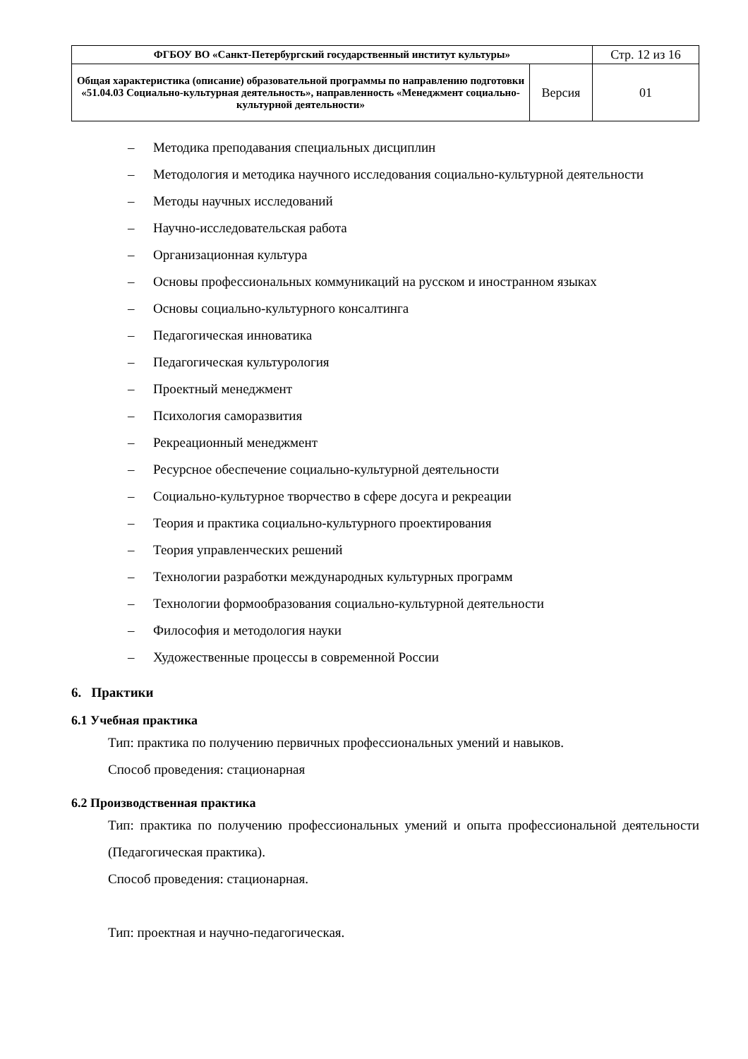| ФГБОУ ВО «Санкт-Петербургский государственный институт культуры» | | Стр. 12 из 16 |
| Общая характеристика (описание) образовательной программы по направлению подготовки «51.04.03 Социально-культурная деятельность», направленность «Менеджмент социально-культурной деятельности» | Версия | 01 |
– Методика преподавания специальных дисциплин
– Методология и методика научного исследования социально-культурной деятельности
– Методы научных исследований
– Научно-исследовательская работа
– Организационная культура
– Основы профессиональных коммуникаций на русском и иностранном языках
– Основы социально-культурного консалтинга
– Педагогическая инноватика
– Педагогическая культурология
– Проектный менеджмент
– Психология саморазвития
– Рекреационный менеджмент
– Ресурсное обеспечение социально-культурной деятельности
– Социально-культурное творчество в сфере досуга и рекреации
– Теория и практика социально-культурного проектирования
– Теория управленческих решений
– Технологии разработки международных культурных программ
– Технологии формообразования социально-культурной деятельности
– Философия и методология науки
– Художественные процессы в современной России
6. Практики
6.1 Учебная практика
Тип: практика по получению первичных профессиональных умений и навыков.
Способ проведения: стационарная
6.2 Производственная практика
Тип: практика по получению профессиональных умений и опыта профессиональной деятельности (Педагогическая практика).
Способ проведения: стационарная.
Тип: проектная и научно-педагогическая.